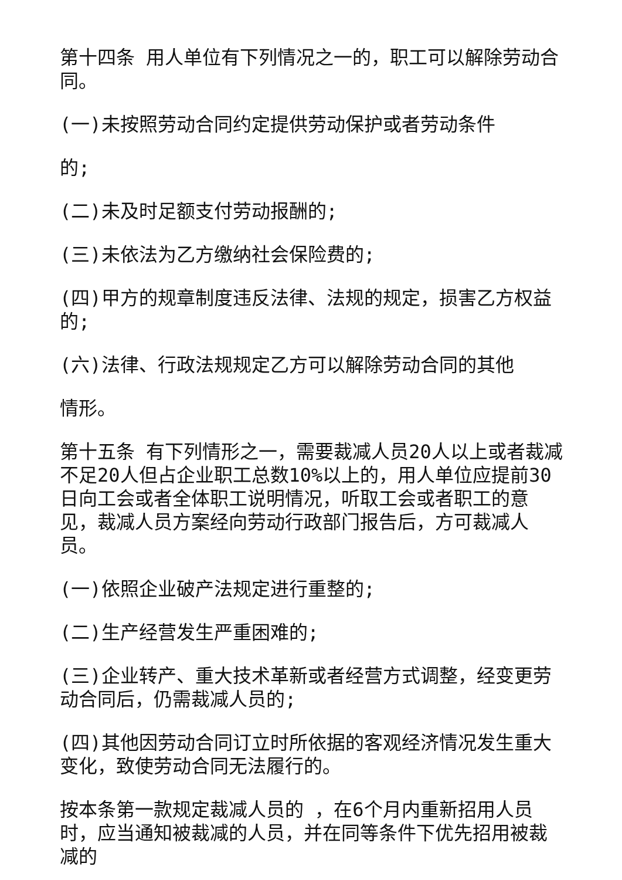第十四条 用人单位有下列情况之一的，职工可以解除劳动合同。
(一)未按照劳动合同约定提供劳动保护或者劳动条件
的;
(二)未及时足额支付劳动报酬的;
(三)未依法为乙方缴纳社会保险费的;
(四)甲方的规章制度违反法律、法规的规定，损害乙方权益的;
(六)法律、行政法规规定乙方可以解除劳动合同的其他
情形。
第十五条 有下列情形之一，需要裁减人员20人以上或者裁减不足20人但占企业职工总数10%以上的，用人单位应提前30日向工会或者全体职工说明情况，听取工会或者职工的意见，裁减人员方案经向劳动行政部门报告后，方可裁减人员。
(一)依照企业破产法规定进行重整的;
(二)生产经营发生严重困难的;
(三)企业转产、重大技术革新或者经营方式调整，经变更劳动合同后，仍需裁减人员的;
(四)其他因劳动合同订立时所依据的客观经济情况发生重大变化，致使劳动合同无法履行的。
按本条第一款规定裁减人员的 ，在6个月内重新招用人员时，应当通知被裁减的人员，并在同等条件下优先招用被裁减的